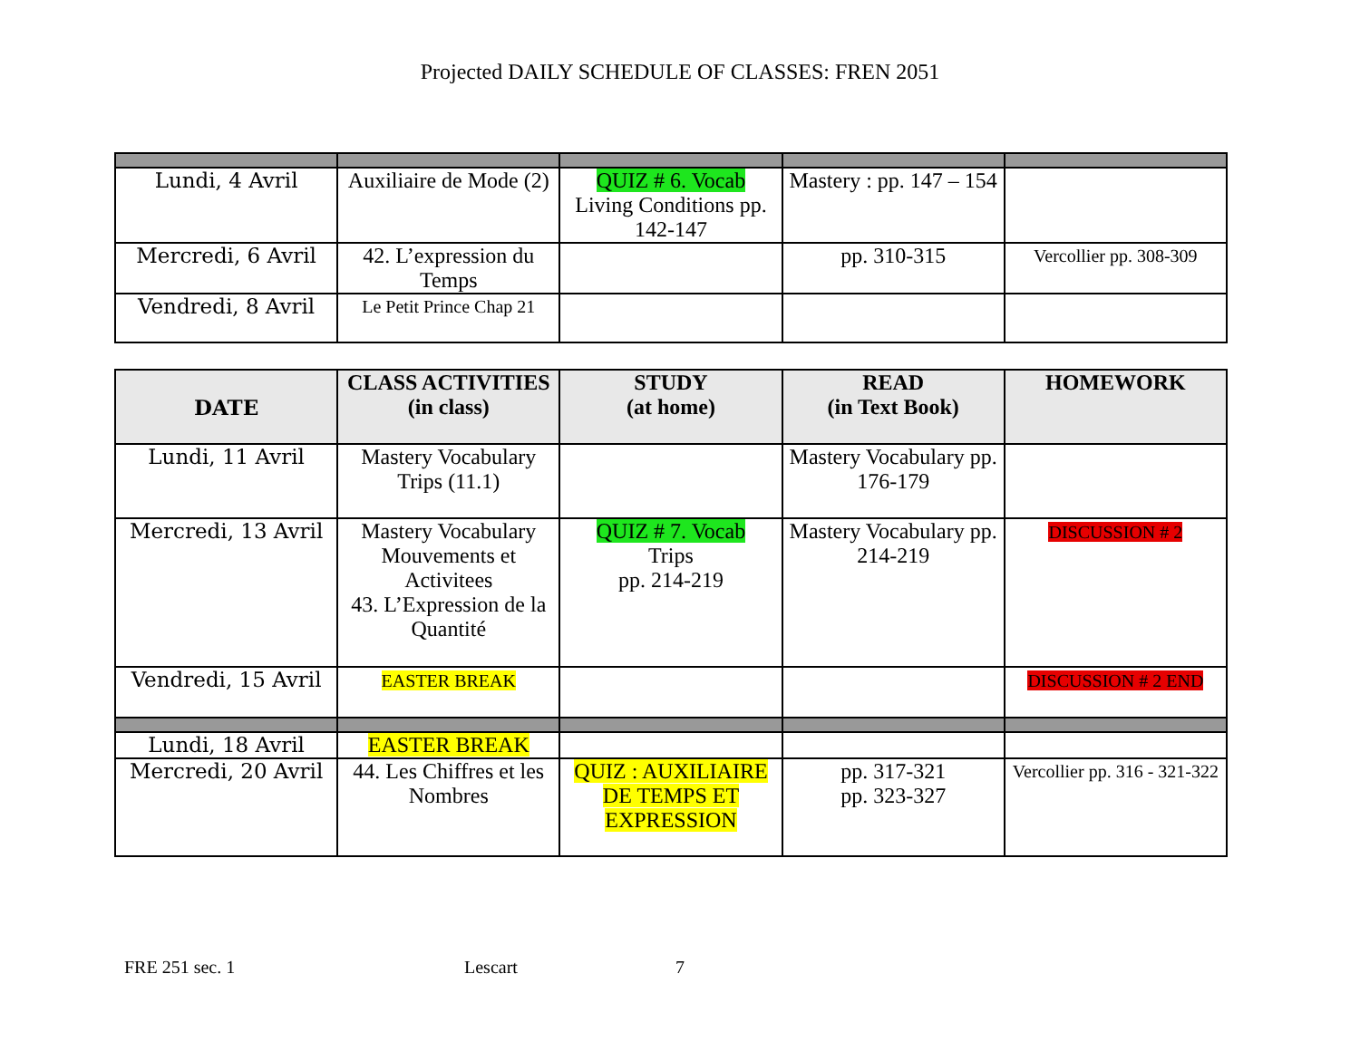Projected DAILY SCHEDULE OF CLASSES: FREN 2051
| Lundi, 4 Avril | Auxiliaire de Mode (2) | QUIZ # 6. Vocab Living Conditions pp. 142-147 | Mastery : pp. 147 – 154 | |
| Mercredi, 6 Avril | 42. L’expression du Temps | | pp. 310-315 | Vercollier pp. 308-309 |
| Vendredi, 8 Avril | Le Petit Prince Chap 21 | | | |
| DATE | CLASS ACTIVITIES (in class) | STUDY (at home) | READ (in Text Book) | HOMEWORK |
| --- | --- | --- | --- | --- |
| Lundi, 11 Avril | Mastery Vocabulary Trips (11.1) | | Mastery Vocabulary pp. 176-179 | |
| Mercredi, 13 Avril | Mastery Vocabulary Mouvements et Activitees 43. L’Expression de la Quantité | QUIZ # 7. Vocab Trips pp. 214-219 | Mastery Vocabulary pp. 214-219 | DISCUSSION # 2 |
| Vendredi, 15 Avril | EASTER BREAK | | | DISCUSSION # 2 END |
| Lundi, 18 Avril | EASTER BREAK | | | |
| Mercredi, 20 Avril | 44. Les Chiffres et les Nombres | QUIZ : AUXILIAIRE DE TEMPS ET EXPRESSION | pp. 317-321 pp. 323-327 | Vercollier pp. 316 - 321-322 |
FRE 251 sec. 1 Lescart 7